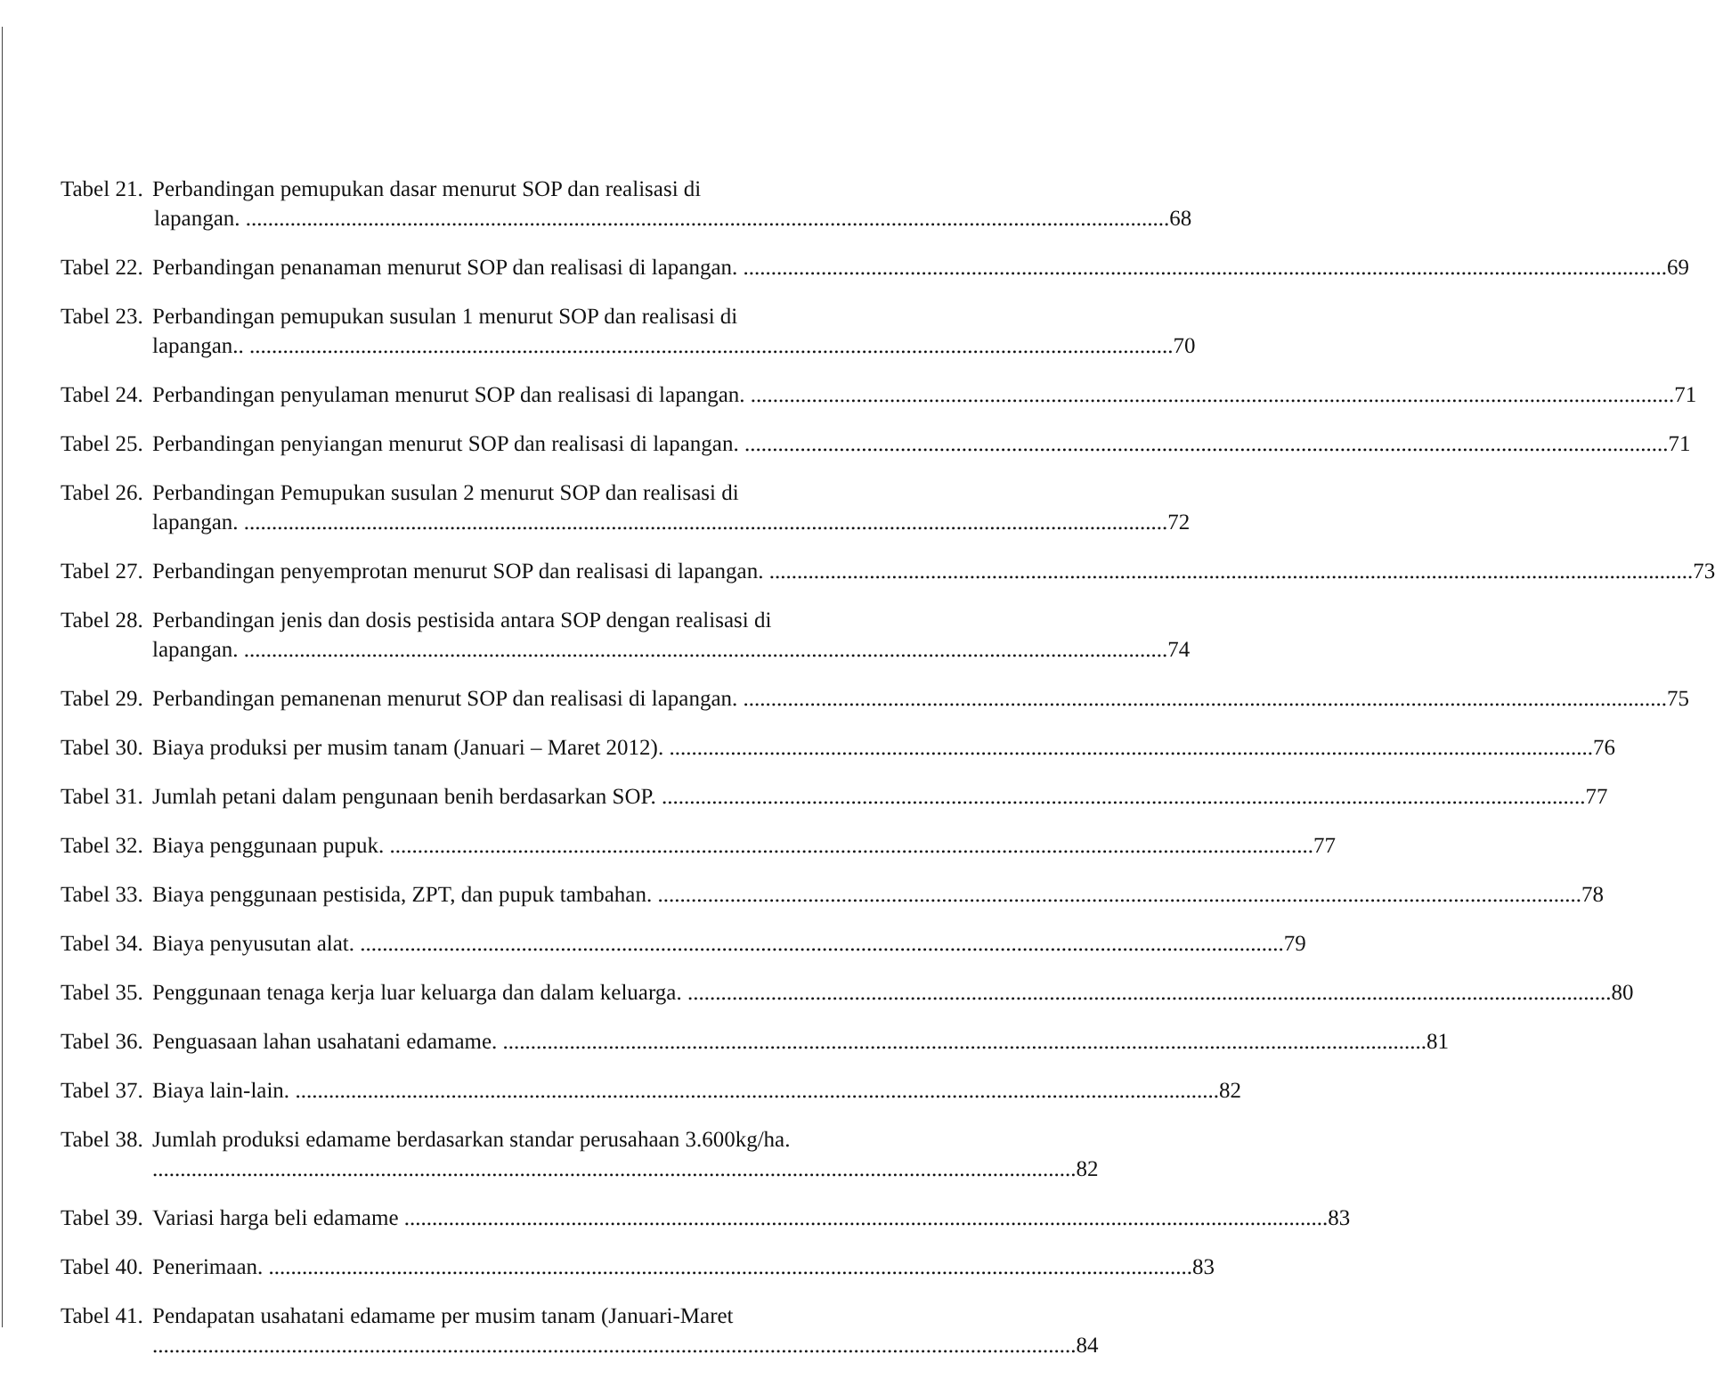Tabel 21. Perbandingan pemupukan dasar menurut SOP dan realisasi di
lapangan. 68
Tabel 22. Perbandingan penanaman menurut SOP dan realisasi di lapangan. 69
Tabel 23. Perbandingan pemupukan susulan 1 menurut SOP dan realisasi di
lapangan.. 70
Tabel 24. Perbandingan penyulaman menurut SOP dan realisasi di lapangan. 71
Tabel 25. Perbandingan penyiangan menurut SOP dan realisasi di lapangan. 71
Tabel 26. Perbandingan Pemupukan susulan 2 menurut SOP dan realisasi di
lapangan. 72
Tabel 27. Perbandingan penyemprotan menurut SOP dan realisasi di lapangan. 73
Tabel 28. Perbandingan jenis dan dosis pestisida antara SOP dengan realisasi di
lapangan. 74
Tabel 29. Perbandingan pemanenan menurut SOP dan realisasi di lapangan. 75
Tabel 30. Biaya produksi per musim tanam (Januari – Maret 2012). 76
Tabel 31. Jumlah petani dalam pengunaan benih berdasarkan SOP. 77
Tabel 32. Biaya penggunaan pupuk. 77
Tabel 33. Biaya penggunaan pestisida, ZPT, dan pupuk tambahan. 78
Tabel 34. Biaya penyusutan alat. 79
Tabel 35. Penggunaan tenaga kerja luar keluarga dan dalam keluarga. 80
Tabel 36. Penguasaan lahan usahatani edamame. 81
Tabel 37. Biaya lain-lain. 82
Tabel 38. Jumlah produksi edamame berdasarkan standar perusahaan 3.600kg/ha.
82
Tabel 39. Variasi harga beli edamame 83
Tabel 40. Penerimaan. 83
Tabel 41. Pendapatan usahatani edamame per musim tanam (Januari-Maret
84